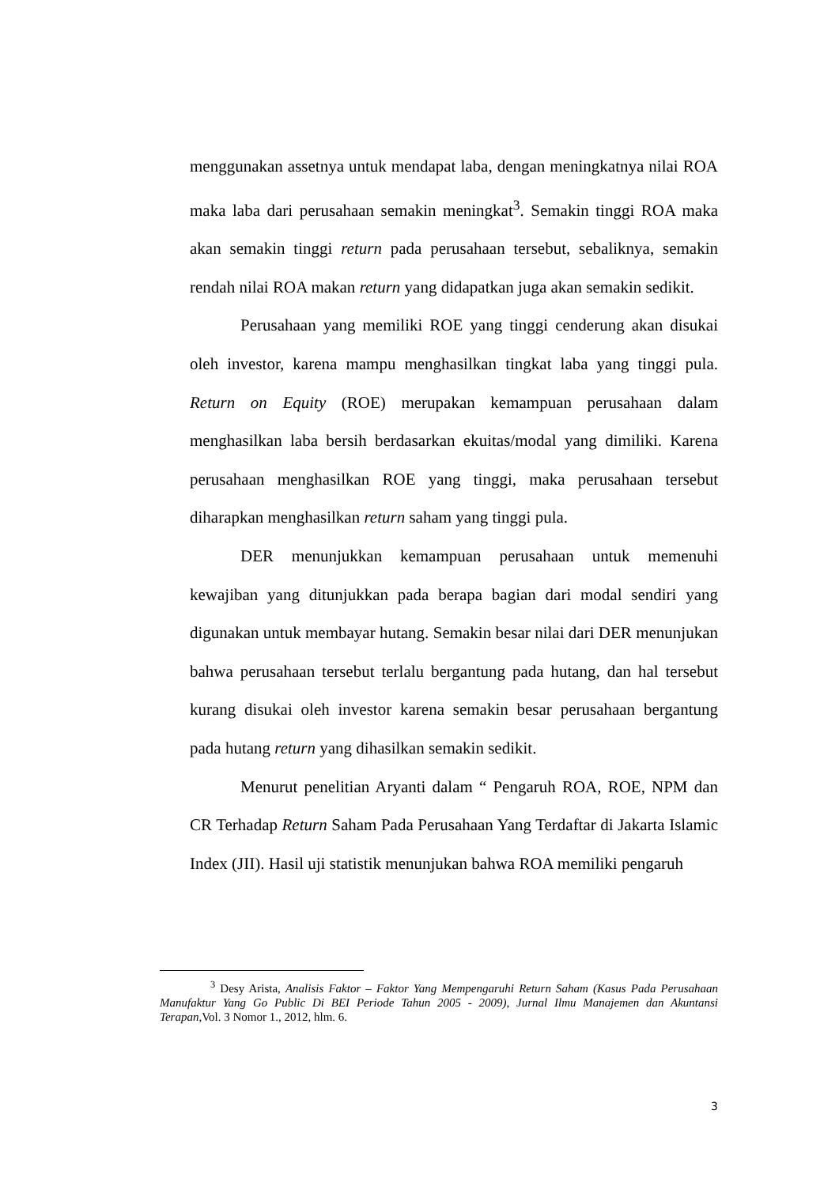menggunakan assetnya untuk mendapat laba, dengan meningkatnya nilai ROA maka laba dari perusahaan semakin meningkat<sup>3</sup>. Semakin tinggi ROA maka akan semakin tinggi return pada perusahaan tersebut, sebaliknya, semakin rendah nilai ROA makan return yang didapatkan juga akan semakin sedikit.
Perusahaan yang memiliki ROE yang tinggi cenderung akan disukai oleh investor, karena mampu menghasilkan tingkat laba yang tinggi pula. Return on Equity (ROE) merupakan kemampuan perusahaan dalam menghasilkan laba bersih berdasarkan ekuitas/modal yang dimiliki. Karena perusahaan menghasilkan ROE yang tinggi, maka perusahaan tersebut diharapkan menghasilkan return saham yang tinggi pula.
DER menunjukkan kemampuan perusahaan untuk memenuhi kewajiban yang ditunjukkan pada berapa bagian dari modal sendiri yang digunakan untuk membayar hutang. Semakin besar nilai dari DER menunjukan bahwa perusahaan tersebut terlalu bergantung pada hutang, dan hal tersebut kurang disukai oleh investor karena semakin besar perusahaan bergantung pada hutang return yang dihasilkan semakin sedikit.
Menurut penelitian Aryanti dalam “ Pengaruh ROA, ROE, NPM dan CR Terhadap Return Saham Pada Perusahaan Yang Terdaftar di Jakarta Islamic Index (JII). Hasil uji statistik menunjukan bahwa ROA memiliki pengaruh
<sup>3</sup> Desy Arista, Analisis Faktor – Faktor Yang Mempengaruhi Return Saham (Kasus Pada Perusahaan Manufaktur Yang Go Public Di BEI Periode Tahun 2005 - 2009), Jurnal Ilmu Manajemen dan Akuntansi Terapan,Vol. 3 Nomor 1., 2012, hlm. 6.
3